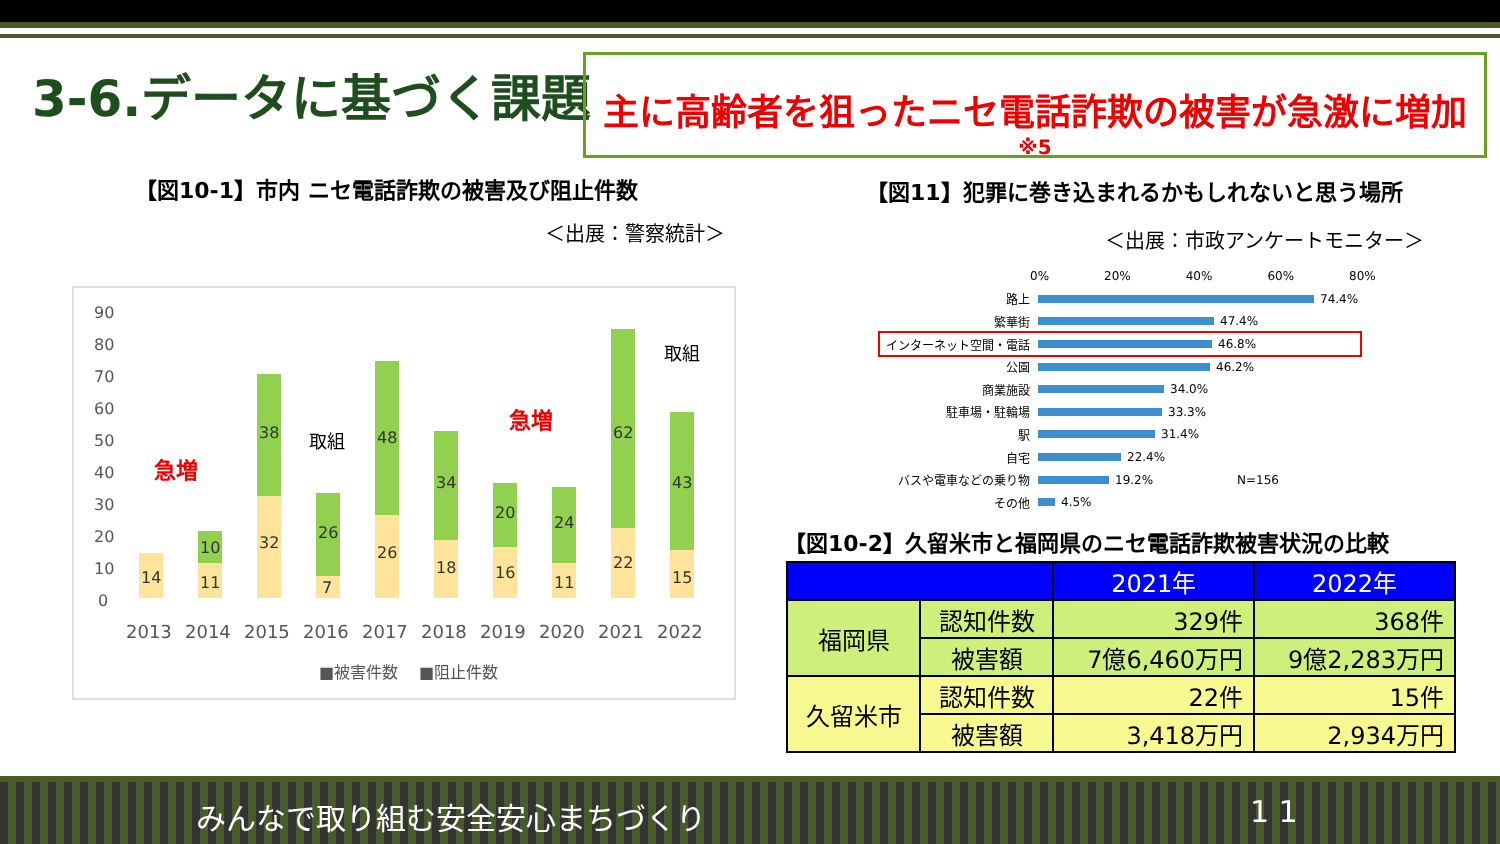3-6.データに基づく課題
主に高齢者を狙ったニセ電話詐欺の被害が急激に増加
※5
【図10-1】市内 ニセ電話詐欺の被害及び阻止件数
＜出展：警察統計＞
【図11】犯罪に巻き込まれるかもしれないと思う場所
＜出展：市政アンケートモニター＞
90
80
70
60
50
40
30
20
10
0
14
11
10
32
38
7
26
26
48
18
34
16
20
11
24
22
62
15
43
2013
2014
2015
2016
2017
2018
2019
2020
2021
2022
■被害件数
■阻止件数
急増
急増
取組
取組
0% 20% 40% 60% 80%
路上 74.4%
繁華街 47.4%
インターネット空間・電話 46.8%
公園 46.2%
商業施設 34.0%
駐車場・駐輪場 33.3%
駅 31.4%
自宅 22.4%
バスや電車などの乗り物 19.2% N=156
その他 4.5%
【図10-2】久留米市と福岡県のニセ電話詐欺被害状況の比較
| | | 2021年 | 2022年 |
| --- | --- | --- | --- |
| 福岡県 | 認知件数 | 329件 | 368件 |
| | 被害額 | 7億6,460万円 | 9億2,283万円 |
| 久留米市 | 認知件数 | 22件 | 15件 |
| | 被害額 | 3,418万円 | 2,934万円 |
みんなで取り組む安全安心まちづくり 1 1